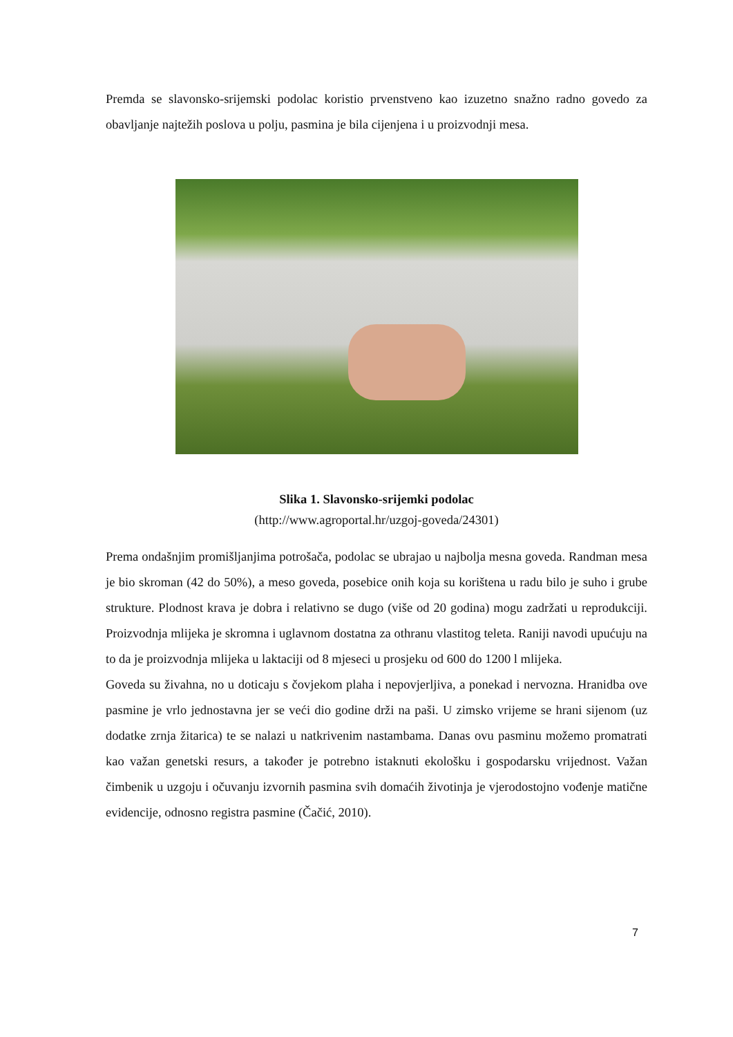Premda se slavonsko-srijemski podolac koristio prvenstveno kao izuzetno snažno radno govedo za obavljanje najtežih poslova u polju, pasmina je bila cijenjena i u proizvodnji mesa.
Slika 1. Slavonsko-srijemki podolac
(http://www.agroportal.hr/uzgoj-goveda/24301)
Prema ondašnjim promišljanjima potrošača, podolac se ubrajao u najbolja mesna goveda. Randman mesa je bio skroman (42 do 50%), a meso goveda, posebice onih koja su korištena u radu bilo je suho i grube strukture. Plodnost krava je dobra i relativno se dugo (više od 20 godina) mogu zadržati u reprodukciji. Proizvodnja mlijeka je skromna i uglavnom dostatna za othranu vlastitog teleta. Raniji navodi upućuju na to da je proizvodnja mlijeka u laktaciji od 8 mjeseci u prosjeku od 600 do 1200 l mlijeka.
Goveda su živahna, no u doticaju s čovjekom plaha i nepovjerljiva, a ponekad i nervozna. Hranidba ove pasmine je vrlo jednostavna jer se veći dio godine drži na paši. U zimsko vrijeme se hrani sijenom (uz dodatke zrnja žitarica) te se nalazi u natkrivenim nastambama. Danas ovu pasminu možemo promatrati kao važan genetski resurs, a također je potrebno istaknuti ekološku i gospodarsku vrijednost. Važan čimbenik u uzgoju i očuvanju izvornih pasmina svih domaćih životinja je vjerodostojno vođenje matične evidencije, odnosno registra pasmine (Čačić, 2010).
7